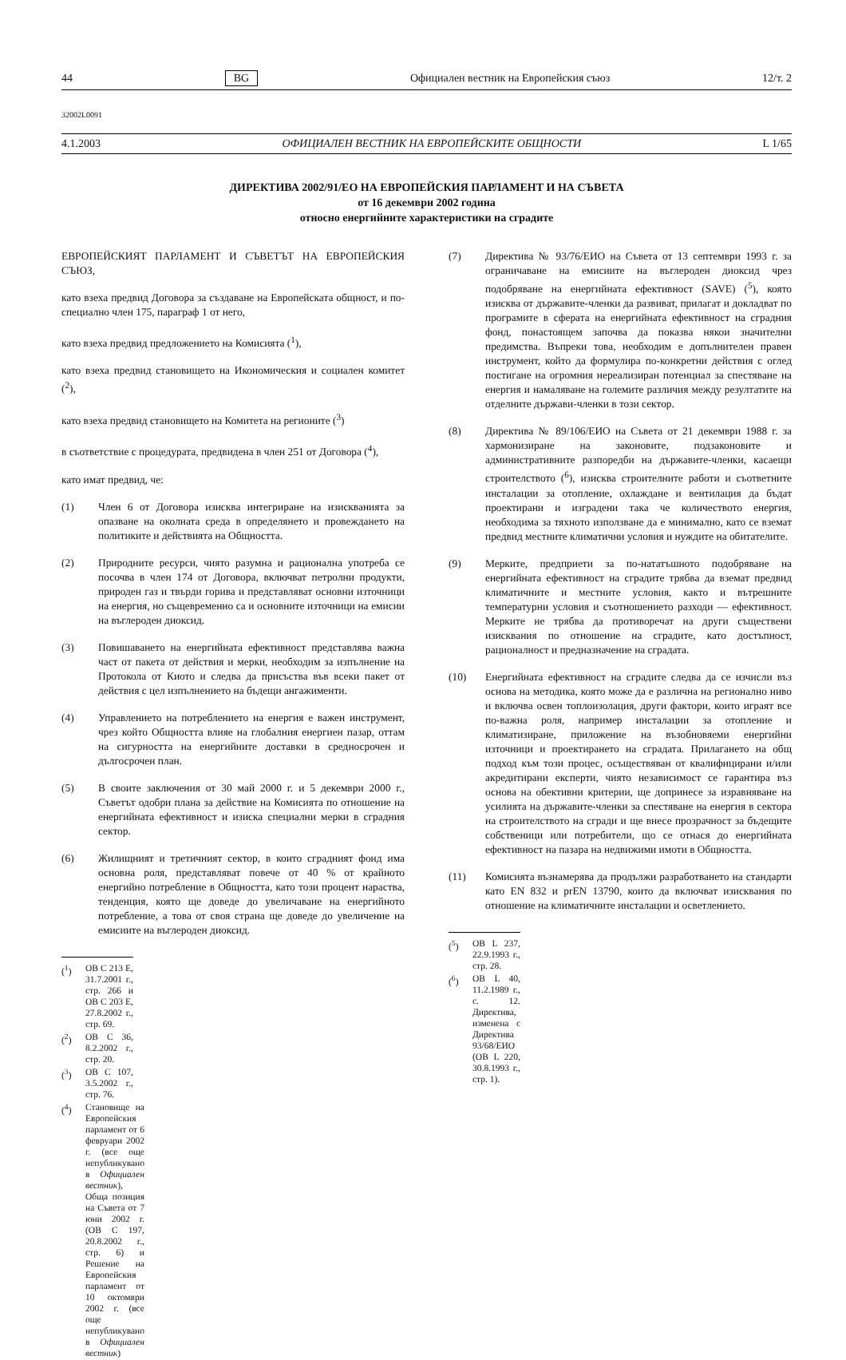44 BG Официален вестник на Европейския съюз 12/т. 2
32002L0091
4.1.2003 ОФИЦИАЛЕН ВЕСТНИК НА ЕВРОПЕЙСКИТЕ ОБЩНОСТИ L 1/65
ДИРЕКТИВА 2002/91/ЕО НА ЕВРОПЕЙСКИЯ ПАРЛАМЕНТ И НА СЪВЕТА
от 16 декември 2002 година
относно енергийните характеристики на сградите
ЕВРОПЕЙСКИЯТ ПАРЛАМЕНТ И СЪВЕТЪТ НА ЕВРОПЕЙСКИЯ СЪЮЗ,
като взеха предвид Договора за създаване на Европейската общност, и по-специално член 175, параграф 1 от него,
като взеха предвид предложението на Комисията (<sup>1</sup>),
като взеха предвид становището на Икономическия и социален комитет (<sup>2</sup>),
като взеха предвид становището на Комитета на регионите (<sup>3</sup>)
в съответствие с процедурата, предвидена в член 251 от Договора (<sup>4</sup>),
като имат предвид, че:
(1) Член 6 от Договора изисква интегриране на изискванията за опазване на околната среда в определянето и провеждането на политиките и действията на Общността.
(2) Природните ресурси, чиято разумна и рационална употреба се посочва в член 174 от Договора, включват петролни продукти, природен газ и твърди горива и представляват основни източници на енергия, но същевременно са и основните източници на емисии на въглероден диоксид.
(3) Повишаването на енергийната ефективност представлява важна част от пакета от действия и мерки, необходим за изпълнение на Протокола от Киото и следва да присъства във всеки пакет от действия с цел изпълнението на бъдещи ангажименти.
(4) Управлението на потреблението на енергия е важен инструмент, чрез който Общността влияе на глобалния енергиен пазар, оттам на сигурността на енергийните доставки в средносрочен и дългосрочен план.
(5) В своите заключения от 30 май 2000 г. и 5 декември 2000 г., Съветът одобри плана за действие на Комисията по отношение на енергийната ефективност и изиска специални мерки в сградния сектор.
(6) Жилищният и третичният сектор, в които сградният фонд има основна роля, представляват повече от 40 % от крайното енергийно потребление в Общността, като този процент нараства, тенденция, която ще доведе до увеличаване на енергийното потребление, а това от своя страна ще доведе до увеличение на емисиите на въглероден диоксид.
(<sup>1</sup>) ОВ C 213 E, 31.7.2001 г., стр. 266 и ОВ C 203 E, 27.8.2002 г., стр. 69.
(<sup>2</sup>) ОВ C 36, 8.2.2002 г., стр. 20.
(<sup>3</sup>) ОВ C 107, 3.5.2002 г., стр. 76.
(<sup>4</sup>) Становище на Европейския парламент от 6 февруари 2002 г. (все още непубликувано в Официален вестник), Обща позиция на Съвета от 7 юни 2002 г. (ОВ C 197, 20.8.2002 г., стр. 6) и Решение на Европейския парламент от 10 октомври 2002 г. (все още непубликувано в Официален вестник)
(7) Директива № 93/76/ЕИО на Съвета от 13 септември 1993 г. за ограничаване на емисиите на въглероден диоксид чрез подобряване на енергийната ефективност (SAVE) (<sup>5</sup>), която изисква от държавите-членки да развиват, прилагат и докладват по програмите в сферата на енергийната ефективност на сградния фонд, понастоящем започва да показва някои значителни предимства. Въпреки това, необходим е допълнителен правен инструмент, който да формулира по-конкретни действия с оглед постигане на огромния нереализиран потенциал за спестяване на енергия и намаляване на големите различия между резултатите на отделните държави-членки в този сектор.
(8) Директива № 89/106/ЕИО на Съвета от 21 декември 1988 г. за хармонизиране на законовите, подзаконовите и административните разпоредби на държавите-членки, касаещи строителството (<sup>6</sup>), изисква строителните работи и съответните инсталации за отопление, охлаждане и вентилация да бъдат проектирани и изградени така че количеството енергия, необходима за тяхното използване да е минимално, като се вземат предвид местните климатични условия и нуждите на обитателите.
(9) Мерките, предприети за по-нататъшното подобряване на енергийната ефективност на сградите трябва да вземат предвид климатичните и местните условия, както и вътрешните температурни условия и съотношението разходи — ефективност. Мерките не трябва да противоречат на други съществени изисквания по отношение на сградите, като достъпност, рационалност и предназначение на сградата.
(10) Енергийната ефективност на сградите следва да се изчисли въз основа на методика, която може да е различна на регионално ниво и включва освен топлоизолация, други фактори, които играят все по-важна роля, например инсталации за отопление и климатизиране, приложение на възобновяеми енергийни източници и проектирането на сградата. Прилагането на общ подход към този процес, осъществяван от квалифицирани и/или акредитирани експерти, чиято независимост се гарантира въз основа на обективни критерии, ще допринесе за изравняване на усилията на държавите-членки за спестяване на енергия в сектора на строителството на сгради и ще внесе прозрачност за бъдещите собственици или потребители, що се отнася до енергийната ефективност на пазара на недвижими имоти в Общността.
(11) Комисията възнамерява да продължи разработването на стандарти като EN 832 и prEN 13790, които да включват изисквания по отношение на климатичните инсталации и осветлението.
(<sup>5</sup>) ОВ L 237, 22.9.1993 г., стр. 28.
(<sup>6</sup>) ОВ L 40, 11.2.1989 г., с. 12. Директива, изменена с Директива 93/68/ЕИО (ОВ L 220, 30.8.1993 г., стр. 1).